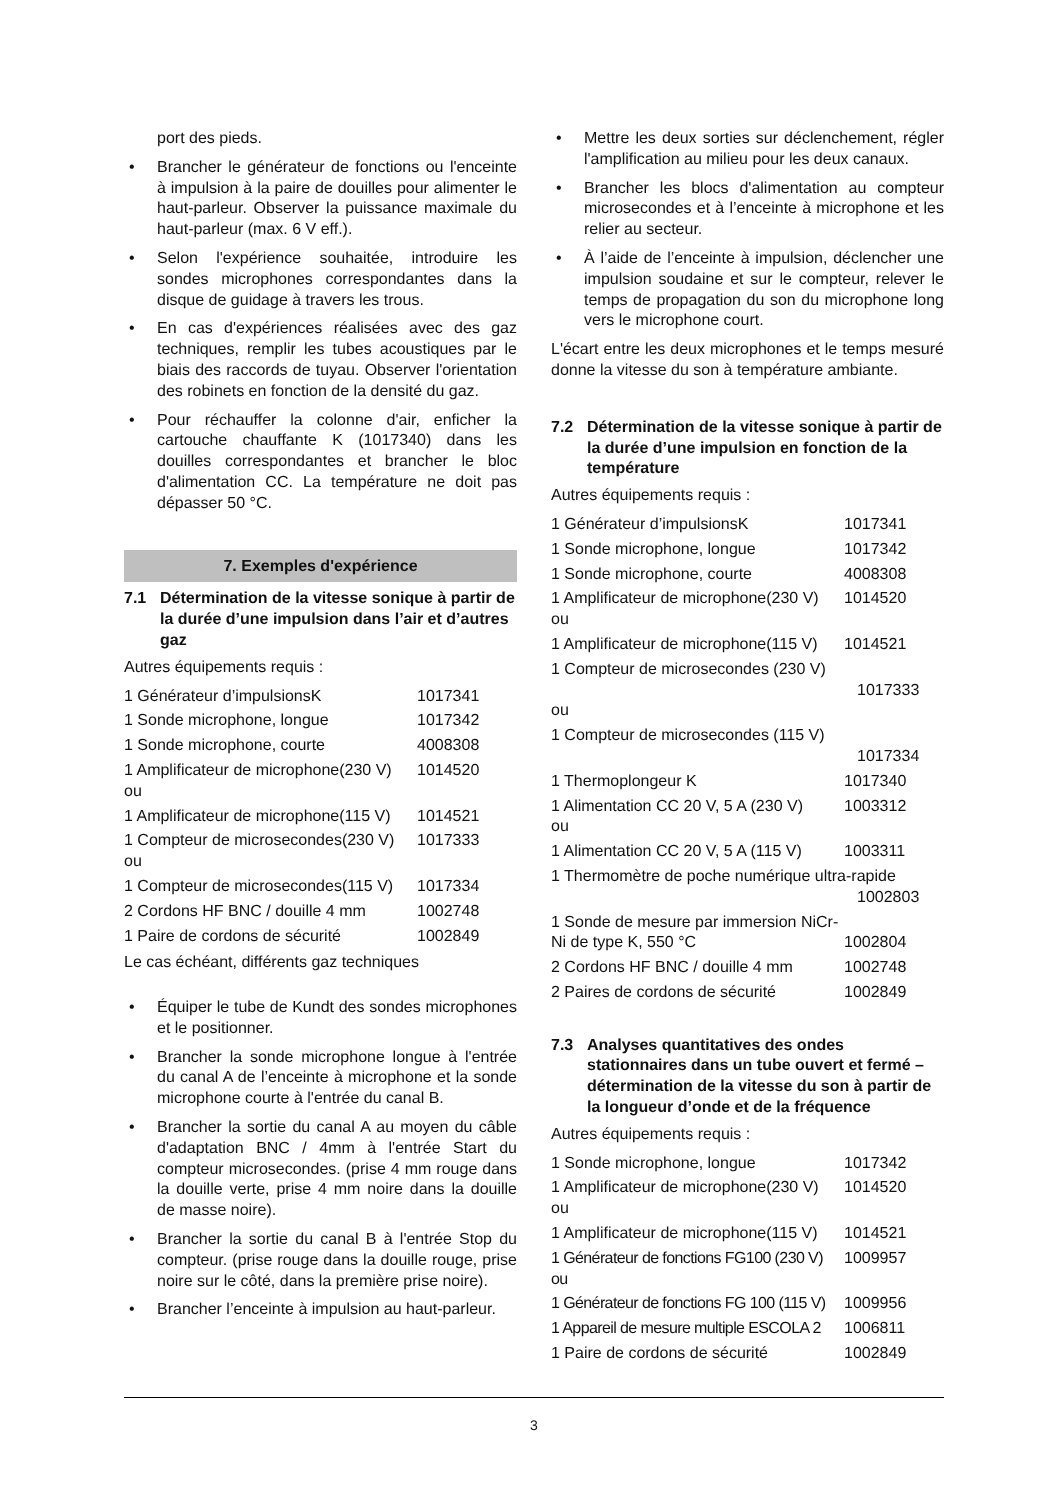port des pieds.
• Brancher le générateur de fonctions ou l'enceinte à impulsion à la paire de douilles pour alimenter le haut-parleur. Observer la puissance maximale du haut-parleur (max. 6 V eff.).
• Selon l'expérience souhaitée, introduire les sondes microphones correspondantes dans la disque de guidage à travers les trous.
• En cas d'expériences réalisées avec des gaz techniques, remplir les tubes acoustiques par le biais des raccords de tuyau. Observer l'orientation des robinets en fonction de la densité du gaz.
• Pour réchauffer la colonne d'air, enficher la cartouche chauffante K (1017340) dans les douilles correspondantes et brancher le bloc d'alimentation CC. La température ne doit pas dépasser 50 °C.
7. Exemples d'expérience
7.1 Détermination de la vitesse sonique à partir de la durée d’une impulsion dans l’air et d’autres gaz
Autres équipements requis :
| 1 Générateur d’impulsionsK | 1017341 |
| 1 Sonde microphone, longue | 1017342 |
| 1 Sonde microphone, courte | 4008308 |
| 1 Amplificateur de microphone(230 V) ou | 1014520 |
| 1 Amplificateur de microphone(115 V) | 1014521 |
| 1 Compteur de microsecondes(230 V) ou | 1017333 |
| 1 Compteur de microsecondes(115 V) | 1017334 |
| 2 Cordons HF BNC / douille 4 mm | 1002748 |
| 1 Paire de cordons de sécurité | 1002849 |
Le cas échéant, différents gaz techniques
• Équiper le tube de Kundt des sondes microphones et le positionner.
• Brancher la sonde microphone longue à l'entrée du canal A de l’enceinte à microphone et la sonde microphone courte à l'entrée du canal B.
• Brancher la sortie du canal A au moyen du câble d'adaptation BNC / 4mm à l'entrée Start du compteur microsecondes. (prise 4 mm rouge dans la douille verte, prise 4 mm noire dans la douille de masse noire).
• Brancher la sortie du canal B à l'entrée Stop du compteur. (prise rouge dans la douille rouge, prise noire sur le côté, dans la première prise noire).
• Brancher l’enceinte à impulsion au haut-parleur.
• Mettre les deux sorties sur déclenchement, régler l'amplification au milieu pour les deux canaux.
• Brancher les blocs d'alimentation au compteur microsecondes et à l’enceinte à microphone et les relier au secteur.
• À l’aide de l’enceinte à impulsion, déclencher une impulsion soudaine et sur le compteur, relever le temps de propagation du son du microphone long vers le microphone court.
L'écart entre les deux microphones et le temps mesuré donne la vitesse du son à température ambiante.
7.2 Détermination de la vitesse sonique à partir de la durée d’une impulsion en fonction de la température
Autres équipements requis :
| 1 Générateur d’impulsionsK | 1017341 |
| 1 Sonde microphone, longue | 1017342 |
| 1 Sonde microphone, courte | 4008308 |
| 1 Amplificateur de microphone(230 V) ou | 1014520 |
| 1 Amplificateur de microphone(115 V) | 1014521 |
| 1 Compteur de microsecondes (230 V) 1017333 ou | |
| 1 Compteur de microsecondes (115 V) 1017334 | |
| 1 Thermoplongeur K | 1017340 |
| 1 Alimentation CC 20 V, 5 A (230 V) ou | 1003312 |
| 1 Alimentation CC 20 V, 5 A (115 V) | 1003311 |
| 1 Thermomètre de poche numérique ultra-rapide 1002803 | |
| 1 Sonde de mesure par immersion NiCr-Ni de type K, 550 °C | 1002804 |
| 2 Cordons HF BNC / douille 4 mm | 1002748 |
| 2 Paires de cordons de sécurité | 1002849 |
7.3 Analyses quantitatives des ondes stationnaires dans un tube ouvert et fermé – détermination de la vitesse du son à partir de la longueur d’onde et de la fréquence
Autres équipements requis :
| 1 Sonde microphone, longue | 1017342 |
| 1 Amplificateur de microphone(230 V) ou | 1014520 |
| 1 Amplificateur de microphone(115 V) | 1014521 |
| 1 Générateur de fonctions FG100 (230 V) ou | 1009957 |
| 1 Générateur de fonctions FG 100 (115 V) | 1009956 |
| 1 Appareil de mesure multiple ESCOLA 2 | 1006811 |
| 1 Paire de cordons de sécurité | 1002849 |
3